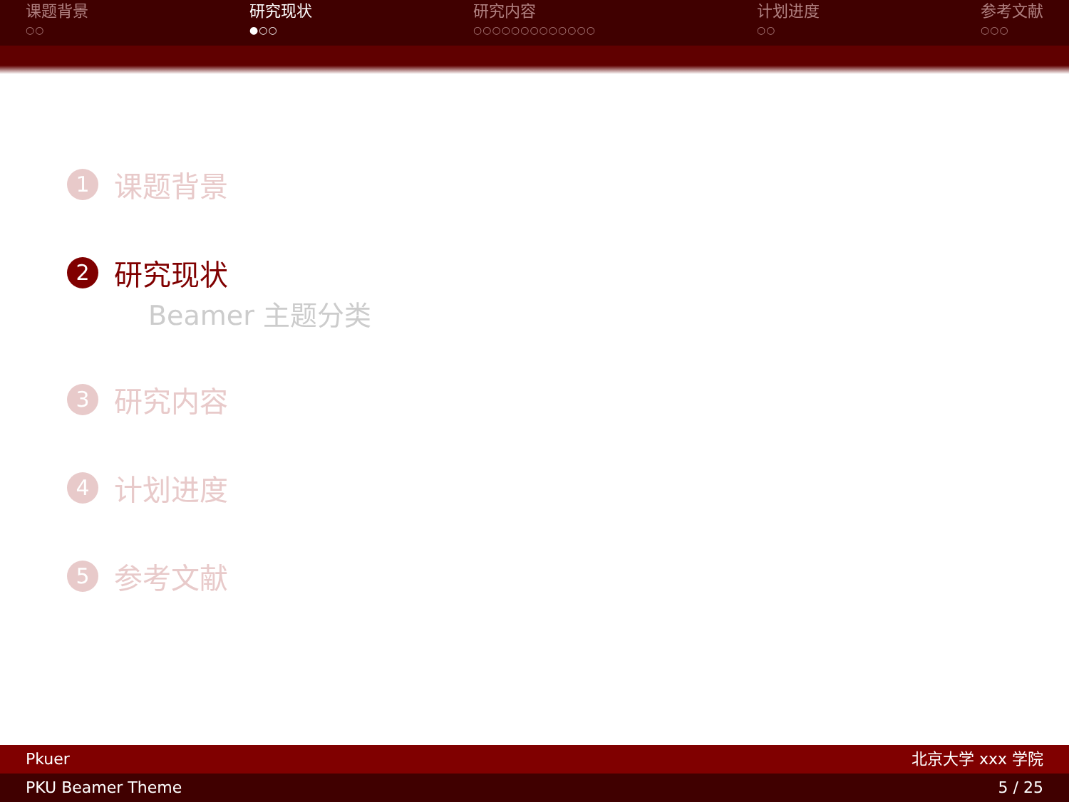课题背景
○○
研究现状
●○○
研究内容
○○○○○○○○○○○○○
计划进度
○○
参考文献
○○○
1 课题背景
2 研究现状
Beamer 主题分类
3 研究内容
4 计划进度
5 参考文献
Pkuer 北京大学 xxx 学院
PKU Beamer Theme 5 / 25